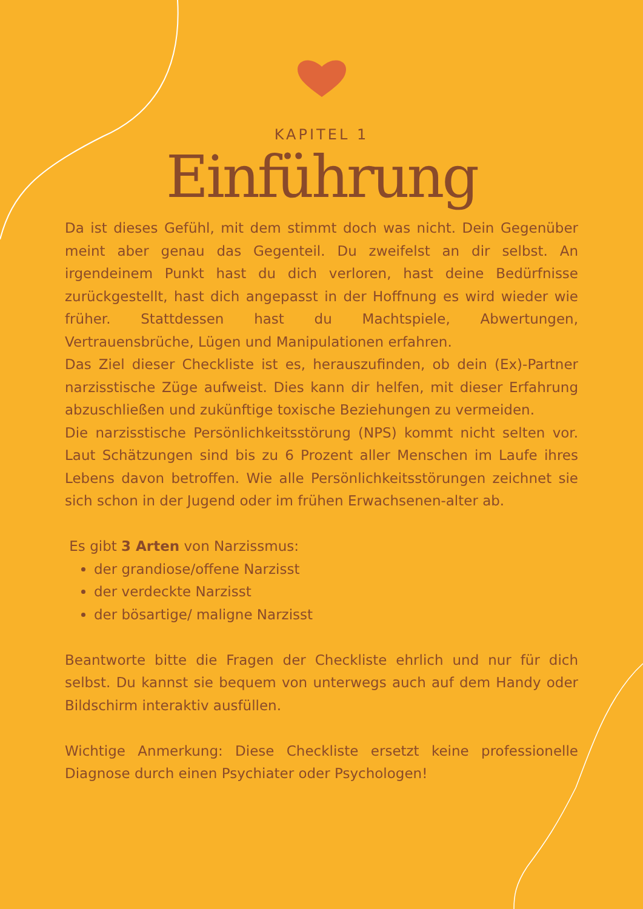KAPITEL 1
Einführung
Da ist dieses Gefühl, mit dem stimmt doch was nicht. Dein Gegenüber meint aber genau das Gegenteil. Du zweifelst an dir selbst. An irgendeinem Punkt hast du dich verloren, hast deine Bedürfnisse zurückgestellt, hast dich angepasst in der Hoffnung es wird wieder wie früher. Stattdessen hast du Machtspiele, Abwertungen, Vertrauensbrüche, Lügen und Manipulationen erfahren.
Das Ziel dieser Checkliste ist es, herauszufinden, ob dein (Ex)-Partner narzisstische Züge aufweist. Dies kann dir helfen, mit dieser Erfahrung abzuschließen und zukünftige toxische Beziehungen zu vermeiden.
Die narzisstische Persönlichkeitsstörung (NPS) kommt nicht selten vor. Laut Schätzungen sind bis zu 6 Prozent aller Menschen im Laufe ihres Lebens davon betroffen. Wie alle Persönlichkeitsstörungen zeichnet sie sich schon in der Jugend oder im frühen Erwachsenen-alter ab.
Es gibt 3 Arten von Narzissmus:
der grandiose/offene Narzisst
der verdeckte Narzisst
der bösartige/ maligne Narzisst
Beantworte bitte die Fragen der Checkliste ehrlich und nur für dich selbst. Du kannst sie bequem von unterwegs auch auf dem Handy oder Bildschirm interaktiv ausfüllen.
Wichtige Anmerkung: Diese Checkliste ersetzt keine professionelle Diagnose durch einen Psychiater oder Psychologen!